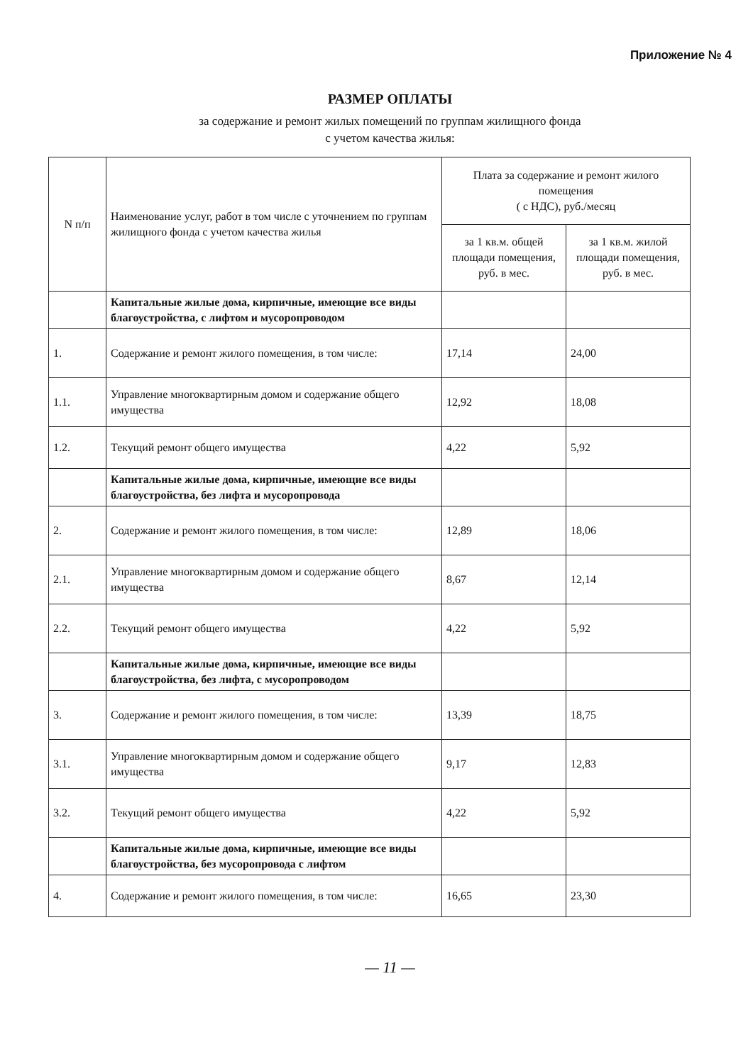Приложение № 4
РАЗМЕР ОПЛАТЫ
за содержание и ремонт жилых помещений по группам жилищного фонда
с учетом качества жилья:
| N п/п | Наименование услуг, работ в том числе с уточнением по группам жилищного фонда с учетом качества жилья | Плата за содержание и ремонт жилого помещения ( с НДС), руб./месяц | |
| --- | --- | --- | --- |
| | | за 1 кв.м. общей площади помещения, руб. в мес. | за 1 кв.м. жилой площади помещения, руб. в мес. |
| | Капитальные жилые дома, кирпичные, имеющие все виды благоустройства, с лифтом и мусоропроводом | | |
| 1. | Содержание и ремонт жилого помещения, в том числе: | 17,14 | 24,00 |
| 1.1. | Управление многоквартирным домом и содержание общего имущества | 12,92 | 18,08 |
| 1.2. | Текущий ремонт общего имущества | 4,22 | 5,92 |
| | Капитальные жилые дома, кирпичные, имеющие все виды благоустройства, без лифта и мусоропровода | | |
| 2. | Содержание и ремонт жилого помещения, в том числе: | 12,89 | 18,06 |
| 2.1. | Управление многоквартирным домом и содержание общего имущества | 8,67 | 12,14 |
| 2.2. | Текущий ремонт общего имущества | 4,22 | 5,92 |
| | Капитальные жилые дома, кирпичные, имеющие все виды благоустройства, без лифта, с мусоропроводом | | |
| 3. | Содержание и ремонт жилого помещения, в том числе: | 13,39 | 18,75 |
| 3.1. | Управление многоквартирным домом и содержание общего имущества | 9,17 | 12,83 |
| 3.2. | Текущий ремонт общего имущества | 4,22 | 5,92 |
| | Капитальные жилые дома, кирпичные, имеющие все виды благоустройства, без мусоропровода с лифтом | | |
| 4. | Содержание и ремонт жилого помещения, в том числе: | 16,65 | 23,30 |
— 11 —